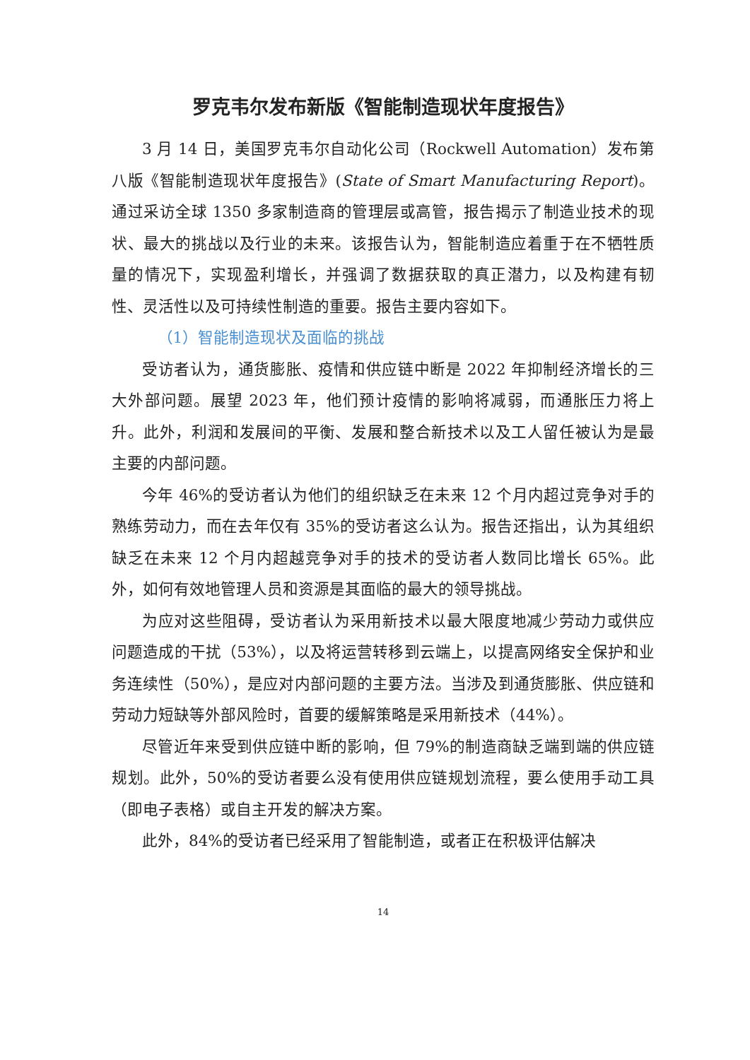罗克韦尔发布新版《智能制造现状年度报告》
3 月 14 日，美国罗克韦尔自动化公司（Rockwell Automation）发布第八版《智能制造现状年度报告》(State of Smart Manufacturing Report)。通过采访全球 1350 多家制造商的管理层或高管，报告揭示了制造业技术的现状、最大的挑战以及行业的未来。该报告认为，智能制造应着重于在不牺牲质量的情况下，实现盈利增长，并强调了数据获取的真正潜力，以及构建有韧性、灵活性以及可持续性制造的重要。报告主要内容如下。
（1）智能制造现状及面临的挑战
受访者认为，通货膨胀、疫情和供应链中断是 2022 年抑制经济增长的三大外部问题。展望 2023 年，他们预计疫情的影响将减弱，而通胀压力将上升。此外，利润和发展间的平衡、发展和整合新技术以及工人留任被认为是最主要的内部问题。
今年 46%的受访者认为他们的组织缺乏在未来 12 个月内超过竞争对手的熟练劳动力，而在去年仅有 35%的受访者这么认为。报告还指出，认为其组织缺乏在未来 12 个月内超越竞争对手的技术的受访者人数同比增长 65%。此外，如何有效地管理人员和资源是其面临的最大的领导挑战。
为应对这些阻碍，受访者认为采用新技术以最大限度地减少劳动力或供应问题造成的干扰（53%），以及将运营转移到云端上，以提高网络安全保护和业务连续性（50%），是应对内部问题的主要方法。当涉及到通货膨胀、供应链和劳动力短缺等外部风险时，首要的缓解策略是采用新技术（44%）。
尽管近年来受到供应链中断的影响，但 79%的制造商缺乏端到端的供应链规划。此外，50%的受访者要么没有使用供应链规划流程，要么使用手动工具（即电子表格）或自主开发的解决方案。
此外，84%的受访者已经采用了智能制造，或者正在积极评估解决
14